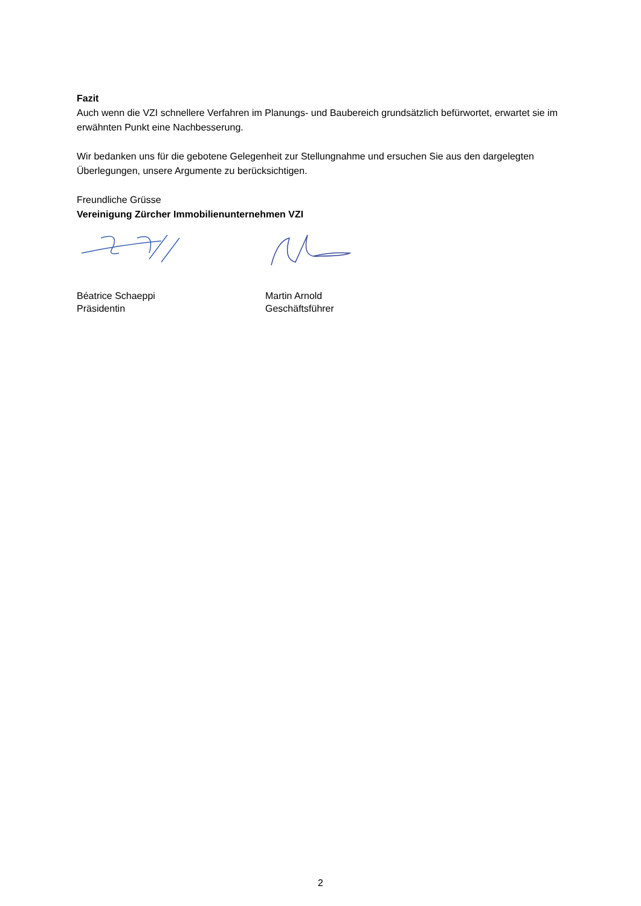Fazit
Auch wenn die VZI schnellere Verfahren im Planungs- und Baubereich grundsätzlich befürwortet, erwartet sie im erwähnten Punkt eine Nachbesserung.
Wir bedanken uns für die gebotene Gelegenheit zur Stellungnahme und ersuchen Sie aus den dargelegten Überlegungen, unsere Argumente zu berücksichtigen.
Freundliche Grüsse
Vereinigung Zürcher Immobilienunternehmen VZI
Béatrice Schaeppi
Präsidentin
Martin Arnold
Geschäftsführer
2